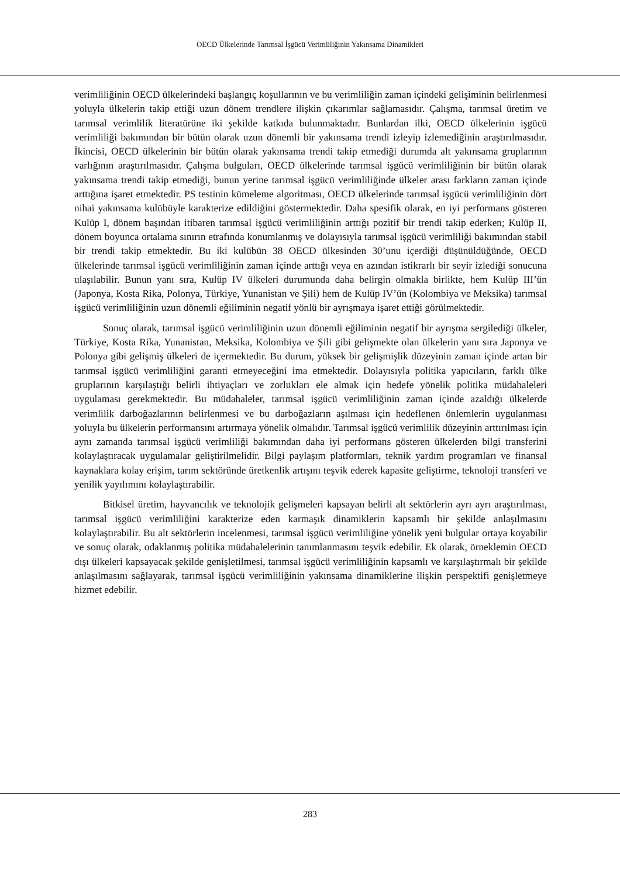OECD Ülkelerinde Tarımsal İşgücü Verimliliğinin Yakınsama Dinamikleri
verimliliğinin OECD ülkelerindeki başlangıç koşullarının ve bu verimliliğin zaman içindeki gelişiminin belirlenmesi yoluyla ülkelerin takip ettiği uzun dönem trendlere ilişkin çıkarımlar sağlamasıdır. Çalışma, tarımsal üretim ve tarımsal verimlilik literatürüne iki şekilde katkıda bulunmaktadır. Bunlardan ilki, OECD ülkelerinin işgücü verimliliği bakımından bir bütün olarak uzun dönemli bir yakınsama trendi izleyip izlemediğinin araştırılmasıdır. İkincisi, OECD ülkelerinin bir bütün olarak yakınsama trendi takip etmediği durumda alt yakınsama gruplarının varlığının araştırılmasıdır. Çalışma bulguları, OECD ülkelerinde tarımsal işgücü verimliliğinin bir bütün olarak yakınsama trendi takip etmediği, bunun yerine tarımsal işgücü verimliliğinde ülkeler arası farkların zaman içinde arttığına işaret etmektedir. PS testinin kümeleme algoritması, OECD ülkelerinde tarımsal işgücü verimliliğinin dört nihai yakınsama kulübüyle karakterize edildiğini göstermektedir. Daha spesifik olarak, en iyi performans gösteren Kulüp I, dönem başından itibaren tarımsal işgücü verimliliğinin arttığı pozitif bir trendi takip ederken; Kulüp II, dönem boyunca ortalama sınırın etrafında konumlanmış ve dolayısıyla tarımsal işgücü verimliliği bakımından stabil bir trendi takip etmektedir. Bu iki kulübün 38 OECD ülkesinden 30’unu içerdiği düşünüldüğünde, OECD ülkelerinde tarımsal işgücü verimliliğinin zaman içinde arttığı veya en azından istikrarlı bir seyir izlediği sonucuna ulaşılabilir. Bunun yanı sıra, Kulüp IV ülkeleri durumunda daha belirgin olmakla birlikte, hem Kulüp III’ün (Japonya, Kosta Rika, Polonya, Türkiye, Yunanistan ve Şili) hem de Kulüp IV’ün (Kolombiya ve Meksika) tarımsal işgücü verimliliğinin uzun dönemli eğiliminin negatif yönlü bir ayrışmaya işaret ettiği görülmektedir.
Sonuç olarak, tarımsal işgücü verimliliğinin uzun dönemli eğiliminin negatif bir ayrışma sergilediği ülkeler, Türkiye, Kosta Rika, Yunanistan, Meksika, Kolombiya ve Şili gibi gelişmekte olan ülkelerin yanı sıra Japonya ve Polonya gibi gelişmiş ülkeleri de içermektedir. Bu durum, yüksek bir gelişmişlik düzeyinin zaman içinde artan bir tarımsal işgücü verimliliğini garanti etmeyeceğini ima etmektedir. Dolayısıyla politika yapıcıların, farklı ülke gruplarının karşılaştığı belirli ihtiyaçları ve zorlukları ele almak için hedefe yönelik politika müdahaleleri uygulaması gerekmektedir. Bu müdahaleler, tarımsal işgücü verimliliğinin zaman içinde azaldığı ülkelerde verimlilik darboğazlarının belirlenmesi ve bu darboğazların aşılması için hedeflenen önlemlerin uygulanması yoluyla bu ülkelerin performansını artırmaya yönelik olmalıdır. Tarımsal işgücü verimlilik düzeyinin arttırılması için aynı zamanda tarımsal işgücü verimliliği bakımından daha iyi performans gösteren ülkelerden bilgi transferini kolaylaştıracak uygulamalar geliştirilmelidir. Bilgi paylaşım platformları, teknik yardım programları ve finansal kaynaklara kolay erişim, tarım sektöründe üretkenlik artışını teşvik ederek kapasite geliştirme, teknoloji transferi ve yenilik yayılımını kolaylaştırabilir.
Bitkisel üretim, hayvancılık ve teknolojik gelişmeleri kapsayan belirli alt sektörlerin ayrı ayrı araştırılması, tarımsal işgücü verimliliğini karakterize eden karmaşık dinamiklerin kapsamlı bir şekilde anlaşılmasını kolaylaştırabilir. Bu alt sektörlerin incelenmesi, tarımsal işgücü verimliliğine yönelik yeni bulgular ortaya koyabilir ve sonuç olarak, odaklanmış politika müdahalelerinin tanımlanmasını teşvik edebilir. Ek olarak, örneklemin OECD dışı ülkeleri kapsayacak şekilde genişletilmesi, tarımsal işgücü verimliliğinin kapsamlı ve karşılaştırmalı bir şekilde anlaşılmasını sağlayarak, tarımsal işgücü verimliliğinin yakınsama dinamiklerine ilişkin perspektifi genişletmeye hizmet edebilir.
283